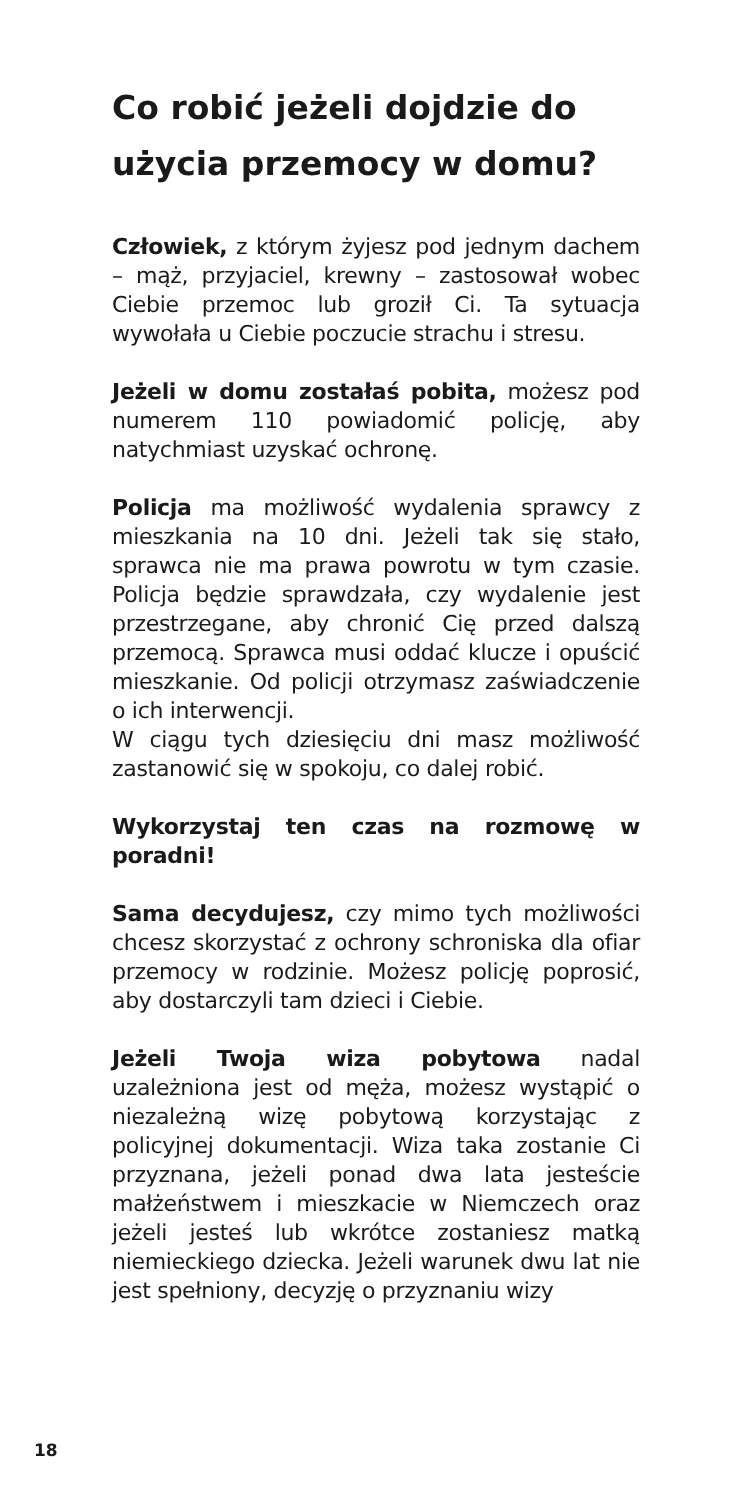Co robić jeżeli dojdzie do użycia przemocy w domu?
Człowiek, z którym żyjesz pod jednym dachem – mąż, przyjaciel, krewny – zastosował wobec Ciebie przemoc lub groził Ci. Ta sytuacja wywołała u Ciebie poczucie strachu i stresu.
Jeżeli w domu zostałaś pobita, możesz pod numerem 110 powiadomić policję, aby natychmiast uzyskać ochronę.
Policja ma możliwość wydalenia sprawcy z mieszkania na 10 dni. Jeżeli tak się stało, sprawca nie ma prawa powrotu w tym czasie. Policja będzie sprawdzała, czy wydalenie jest przestrzegane, aby chronić Cię przed dalszą przemocą. Sprawca musi oddać klucze i opuścić mieszkanie. Od policji otrzymasz zaświadczenie o ich interwencji.
W ciągu tych dziesięciu dni masz możliwość zastanowić się w spokoju, co dalej robić.
Wykorzystaj ten czas na rozmowę w poradni!
Sama decydujesz, czy mimo tych możliwości chcesz skorzystać z ochrony schroniska dla ofiar przemocy w rodzinie. Możesz policję poprosić, aby dostarczyli tam dzieci i Ciebie.
Jeżeli Twoja wiza pobytowa nadal uzależniona jest od męża, możesz wystąpić o niezależną wizę pobytową korzystając z policyjnej dokumentacji. Wiza taka zostanie Ci przyznana, jeżeli ponad dwa lata jesteście małżeństwem i mieszkacie w Niemczech oraz jeżeli jesteś lub wkrótce zostaniesz matką niemieckiego dziecka. Jeżeli warunek dwu lat nie jest spełniony, decyzję o przyznaniu wizy
18